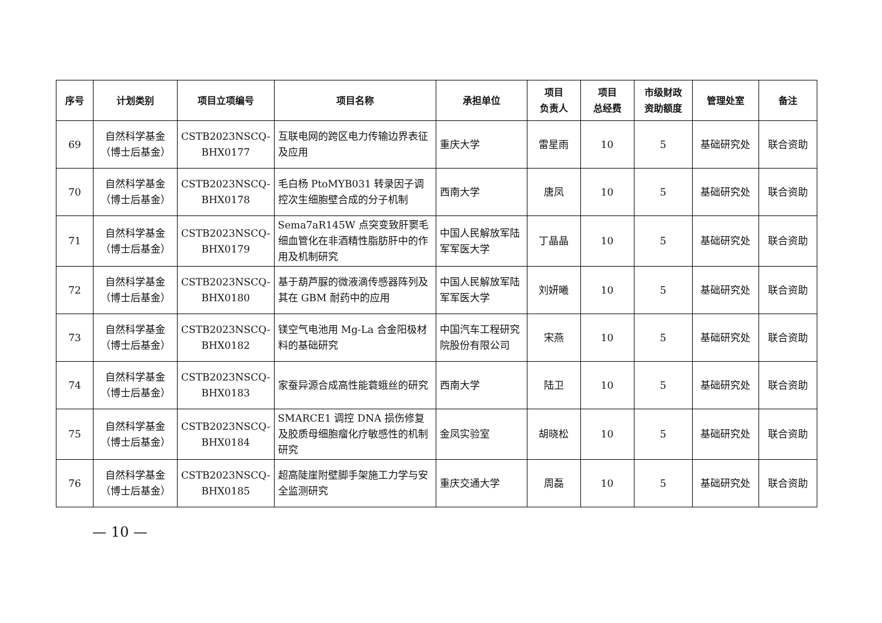| 序号 | 计划类别 | 项目立项编号 | 项目名称 | 承担单位 | 项目 负责人 | 项目 总经费 | 市级财政 资助额度 | 管理处室 | 备注 |
| --- | --- | --- | --- | --- | --- | --- | --- | --- | --- |
| 69 | 自然科学基金 （博士后基金） | CSTB2023NSCQ- BHX0177 | 互联电网的跨区电力传输边界表征及应用 | 重庆大学 | 雷星雨 | 10 | 5 | 基础研究处 | 联合资助 |
| 70 | 自然科学基金 （博士后基金） | CSTB2023NSCQ- BHX0178 | 毛白杨 PtoMYB031 转录因子调控次生细胞壁合成的分子机制 | 西南大学 | 唐凤 | 10 | 5 | 基础研究处 | 联合资助 |
| 71 | 自然科学基金 （博士后基金） | CSTB2023NSCQ- BHX0179 | Sema7aR145W 点突变致肝窦毛细血管化在非酒精性脂肪肝中的作用及机制研究 | 中国人民解放军陆军军医大学 | 丁晶晶 | 10 | 5 | 基础研究处 | 联合资助 |
| 72 | 自然科学基金 （博士后基金） | CSTB2023NSCQ- BHX0180 | 基于葫芦脲的微液滴传感器阵列及其在 GBM 耐药中的应用 | 中国人民解放军陆军军医大学 | 刘妍曦 | 10 | 5 | 基础研究处 | 联合资助 |
| 73 | 自然科学基金 （博士后基金） | CSTB2023NSCQ- BHX0182 | 镁空气电池用 Mg-La 合金阳极材料的基础研究 | 中国汽车工程研究院股份有限公司 | 宋燕 | 10 | 5 | 基础研究处 | 联合资助 |
| 74 | 自然科学基金 （博士后基金） | CSTB2023NSCQ- BHX0183 | 家蚕异源合成高性能蓑蛾丝的研究 | 西南大学 | 陆卫 | 10 | 5 | 基础研究处 | 联合资助 |
| 75 | 自然科学基金 （博士后基金） | CSTB2023NSCQ- BHX0184 | SMARCE1 调控 DNA 损伤修复及胶质母细胞瘤化疗敏感性的机制研究 | 金凤实验室 | 胡晓松 | 10 | 5 | 基础研究处 | 联合资助 |
| 76 | 自然科学基金 （博士后基金） | CSTB2023NSCQ- BHX0185 | 超高陡崖附壁脚手架施工力学与安全监测研究 | 重庆交通大学 | 周磊 | 10 | 5 | 基础研究处 | 联合资助 |
— 10 —